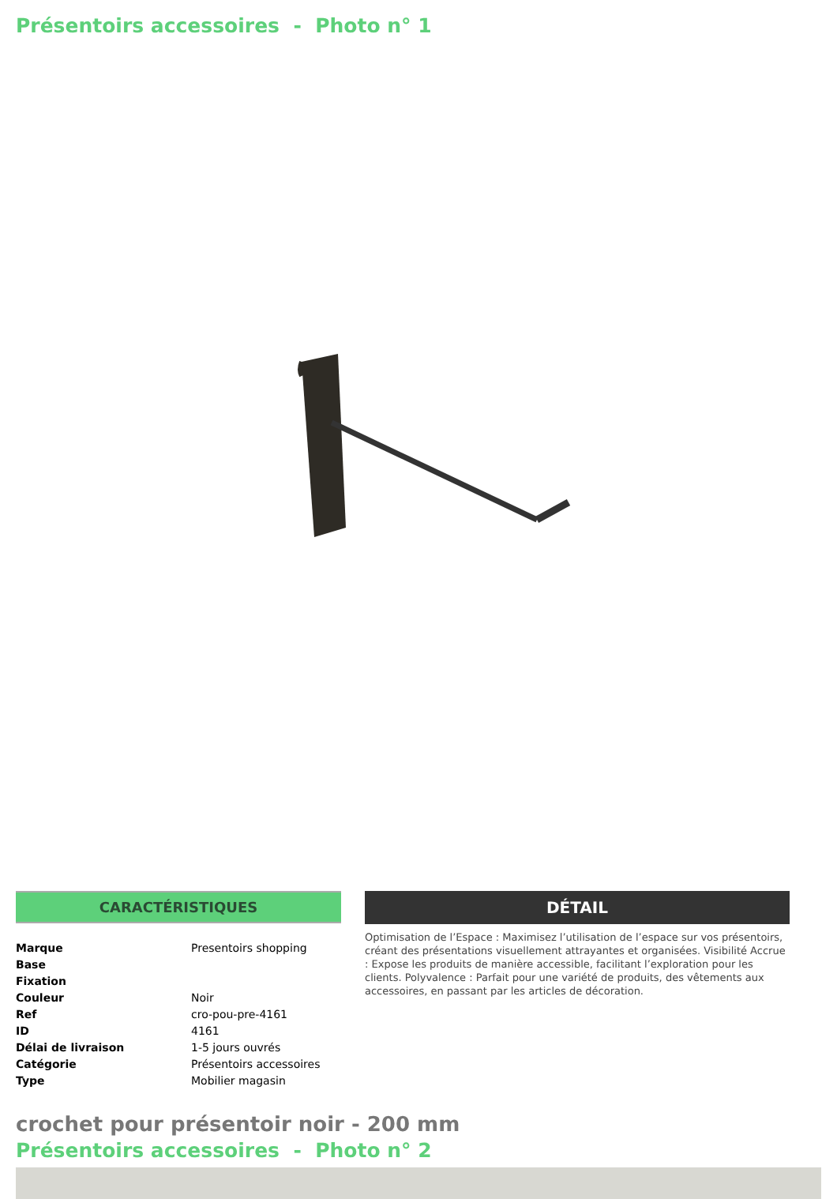Présentoirs accessoires - Photo n° 1
CARACTÉRISTIQUES
| Marque | Presentoirs shopping |
| Base | |
| Fixation | |
| Couleur | Noir |
| Ref | cro-pou-pre-4161 |
| ID | 4161 |
| Délai de livraison | 1-5 jours ouvrés |
| Catégorie | Présentoirs accessoires |
| Type | Mobilier magasin |
DÉTAIL
Optimisation de l’Espace : Maximisez l’utilisation de l’espace sur vos présentoirs, créant des présentations visuellement attrayantes et organisées. Visibilité Accrue : Expose les produits de manière accessible, facilitant l’exploration pour les clients. Polyvalence : Parfait pour une variété de produits, des vêtements aux accessoires, en passant par les articles de décoration.
crochet pour présentoir noir - 200 mm
Présentoirs accessoires - Photo n° 2